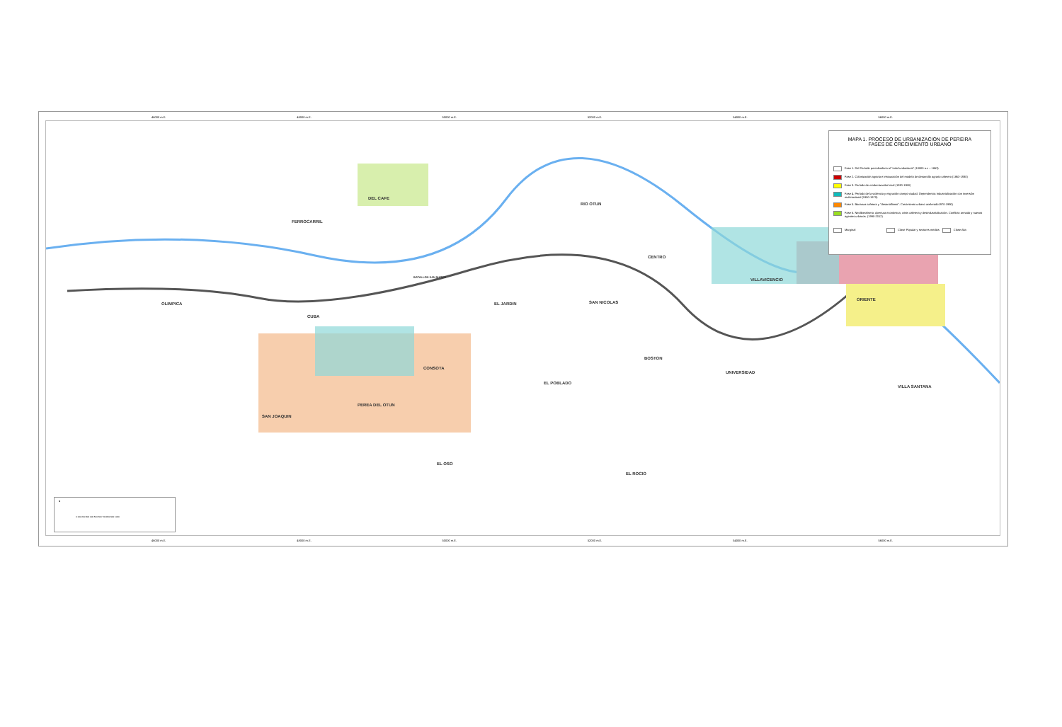46000 m.E. 48000 m.E. 50000 m.E. 52000 m.E. 54000 m.E. 56000 m.E.
46000 m.E. 48000 m.E. 50000 m.E. 52000 m.E. 54000 m.E. 56000 m.E.
DEL CAFE
FERROCARRIL
RIO OTUN
CENTRO
VILLAVICENCIO
OLIMPICA EL JARDIN SAN NICOLAS
ORIENTE
CUBA
BOSTON
CONSOTA
UNIVERSIDAD
EL POBLADO
VILLA SANTANA
PEREA DEL OTUN
SAN JOAQUIN
EL OSO
EL ROCIO
BATALLON SAN MATEO
MAPA 1. PROCESO DE URBANIZACION DE PEREIRA
FASES DE CRECIMIENTO URBANO
Fase 1. Del Período precolombino al "mito fundacional" (10000 a.c – 1863)
Fase 2. Colonización agraria e instauración del modelo de desarrollo agrario cafetero (1863-1930)
Fase 3. Período de modernización local (1930-1950)
Fase 4. Período de la violencia y migración campo-ciudad. Dependencia Industrialización con inversión multinacional (1950-1970).
Fase 5. Bonanza cafetera y "desarrollismo". Crecimiento urbano acelerado1970-1990)
Fase 6. Neoliberalismo: Apertura económica, crisis cafetera y desindustrialización. Conflicto armado y nuevos agentes urbanos. (1990-2012)
Marginal Clase Popular y sectores medios Clase Alta
N
0 100 200 300 400 500 600 700 800 900 1000